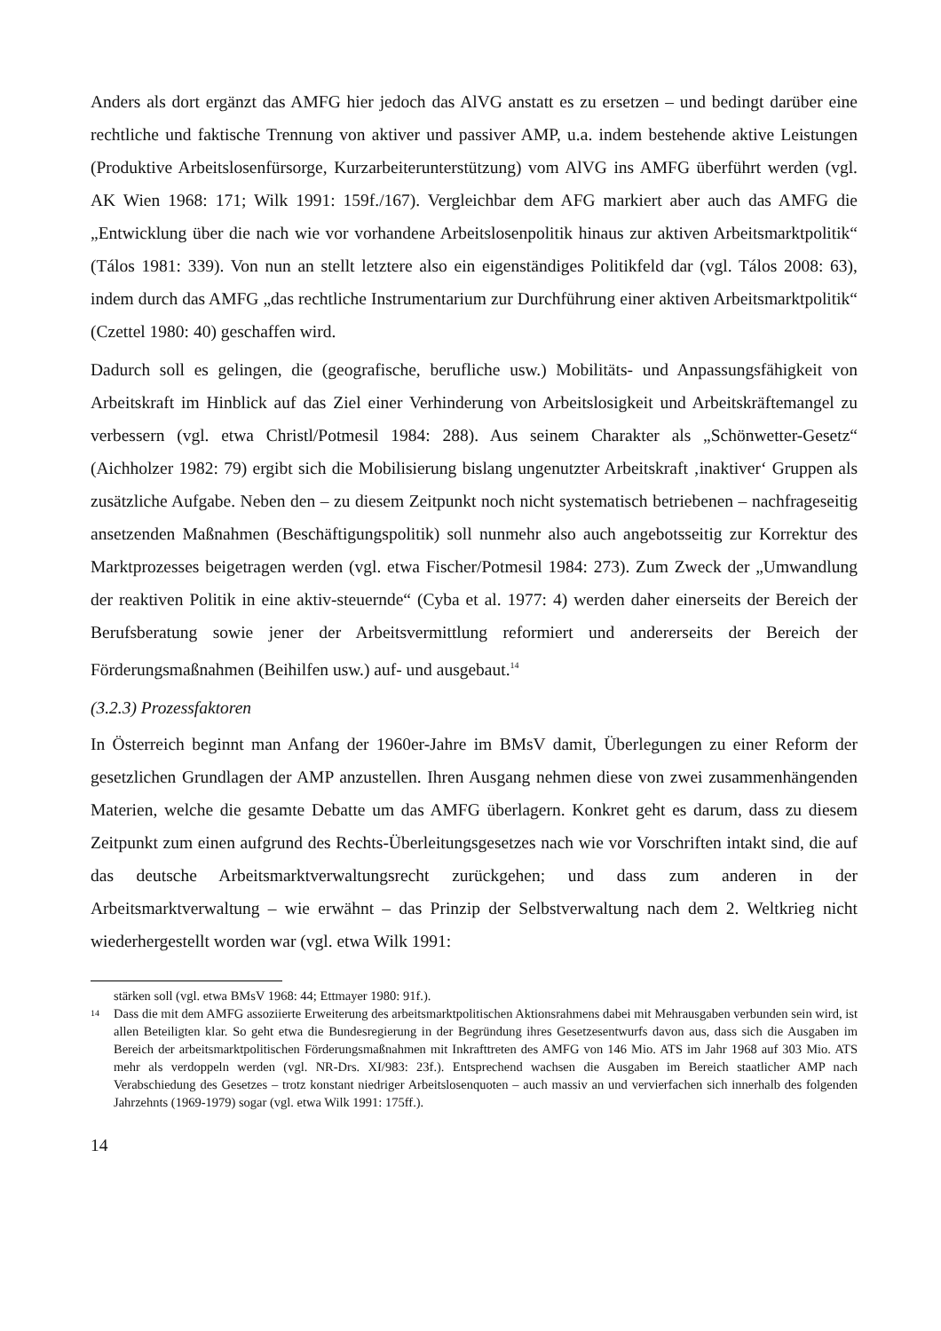Anders als dort ergänzt das AMFG hier jedoch das AlVG anstatt es zu ersetzen – und bedingt darüber eine rechtliche und faktische Trennung von aktiver und passiver AMP, u.a. indem bestehende aktive Leistungen (Produktive Arbeitslosenfürsorge, Kurzarbeiterunterstützung) vom AlVG ins AMFG überführt werden (vgl. AK Wien 1968: 171; Wilk 1991: 159f./167). Vergleichbar dem AFG markiert aber auch das AMFG die „Entwicklung über die nach wie vor vorhandene Arbeitslosenpolitik hinaus zur aktiven Arbeitsmarktpolitik“ (Tálos 1981: 339). Von nun an stellt letztere also ein eigenständiges Politikfeld dar (vgl. Tálos 2008: 63), indem durch das AMFG „das rechtliche Instrumentarium zur Durchführung einer aktiven Arbeitsmarktpolitik“ (Czettel 1980: 40) geschaffen wird.
Dadurch soll es gelingen, die (geografische, berufliche usw.) Mobilitäts- und Anpassungsfähigkeit von Arbeitskraft im Hinblick auf das Ziel einer Verhinderung von Arbeitslosigkeit und Arbeitskräftemangel zu verbessern (vgl. etwa Christl/Potmesil 1984: 288). Aus seinem Charakter als „Schönwetter-Gesetz“ (Aichholzer 1982: 79) ergibt sich die Mobilisierung bislang ungenutzter Arbeitskraft ‚inaktiver‘ Gruppen als zusätzliche Aufgabe. Neben den – zu diesem Zeitpunkt noch nicht systematisch betriebenen – nachfrageseitig ansetzenden Maßnahmen (Beschäftigungspolitik) soll nunmehr also auch angebotsseitig zur Korrektur des Marktprozesses beigetragen werden (vgl. etwa Fischer/Potmesil 1984: 273). Zum Zweck der „Umwandlung der reaktiven Politik in eine aktiv-steuernde“ (Cyba et al. 1977: 4) werden daher einerseits der Bereich der Berufsberatung sowie jener der Arbeitsvermittlung reformiert und andererseits der Bereich der Förderungsmaßnahmen (Beihilfen usw.) auf- und ausgebaut.<sup>14</sup>
(3.2.3) Prozessfaktoren
In Österreich beginnt man Anfang der 1960er-Jahre im BMsV damit, Überlegungen zu einer Reform der gesetzlichen Grundlagen der AMP anzustellen. Ihren Ausgang nehmen diese von zwei zusammenhängenden Materien, welche die gesamte Debatte um das AMFG überlagern. Konkret geht es darum, dass zu diesem Zeitpunkt zum einen aufgrund des Rechts-Überleitungsgesetzes nach wie vor Vorschriften intakt sind, die auf das deutsche Arbeitsmarktverwaltungsrecht zurückgehen; und dass zum anderen in der Arbeitsmarktverwaltung – wie erwähnt – das Prinzip der Selbstverwaltung nach dem 2. Weltkrieg nicht wiederhergestellt worden war (vgl. etwa Wilk 1991:
stärken soll (vgl. etwa BMsV 1968: 44; Ettmayer 1980: 91f.).
<sup>14</sup> Dass die mit dem AMFG assoziierte Erweiterung des arbeitsmarktpolitischen Aktionsrahmens dabei mit Mehrausgaben verbunden sein wird, ist allen Beteiligten klar. So geht etwa die Bundesregierung in der Begründung ihres Gesetzesentwurfs davon aus, dass sich die Ausgaben im Bereich der arbeitsmarktpolitischen Förderungsmaßnahmen mit Inkrafttreten des AMFG von 146 Mio. ATS im Jahr 1968 auf 303 Mio. ATS mehr als verdoppeln werden (vgl. NR-Drs. XI/983: 23f.). Entsprechend wachsen die Ausgaben im Bereich staatlicher AMP nach Verabschiedung des Gesetzes – trotz konstant niedriger Arbeitslosenquoten – auch massiv an und vervierfachen sich innerhalb des folgenden Jahrzehnts (1969-1979) sogar (vgl. etwa Wilk 1991: 175ff.).
14